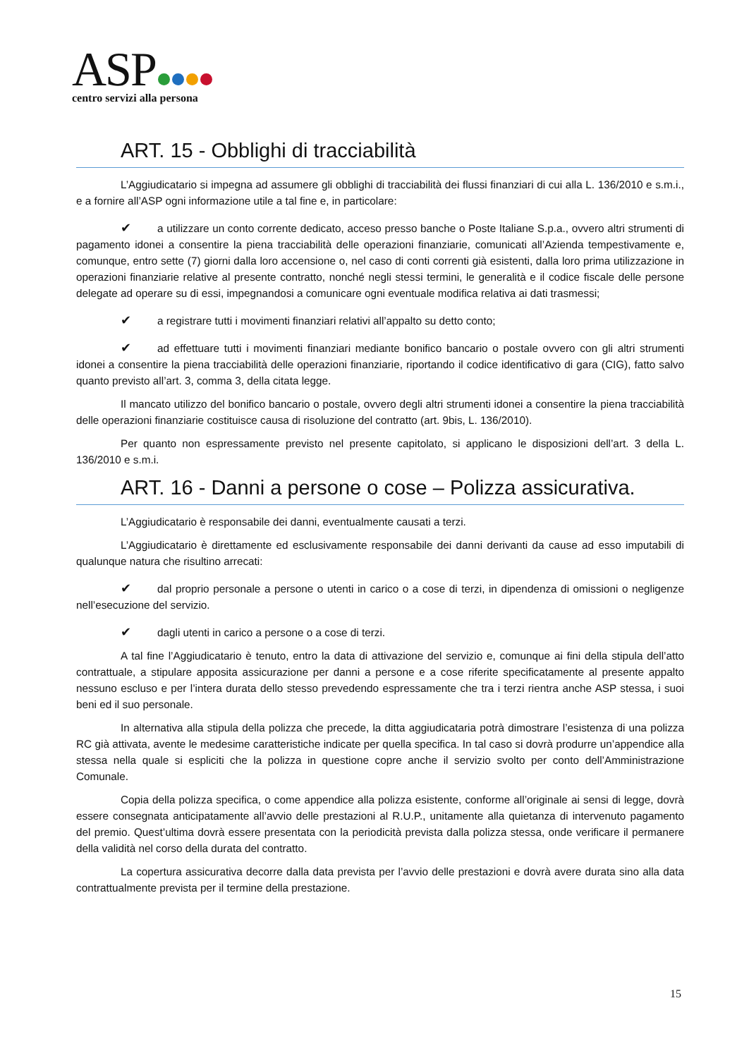ASP
centro servizi alla persona
ART. 15 - Obblighi di tracciabilità
L’Aggiudicatario si impegna ad assumere gli obblighi di tracciabilità dei flussi finanziari di cui alla L. 136/2010 e s.m.i., e a fornire all’ASP ogni informazione utile a tal fine e, in particolare:
✔ a utilizzare un conto corrente dedicato, acceso presso banche o Poste Italiane S.p.a., ovvero altri strumenti di pagamento idonei a consentire la piena tracciabilità delle operazioni finanziarie, comunicati all’Azienda tempestivamente e, comunque, entro sette (7) giorni dalla loro accensione o, nel caso di conti correnti già esistenti, dalla loro prima utilizzazione in operazioni finanziarie relative al presente contratto, nonché negli stessi termini, le generalità e il codice fiscale delle persone delegate ad operare su di essi, impegnandosi a comunicare ogni eventuale modifica relativa ai dati trasmessi;
✔ a registrare tutti i movimenti finanziari relativi all’appalto su detto conto;
✔ ad effettuare tutti i movimenti finanziari mediante bonifico bancario o postale ovvero con gli altri strumenti idonei a consentire la piena tracciabilità delle operazioni finanziarie, riportando il codice identificativo di gara (CIG), fatto salvo quanto previsto all’art. 3, comma 3, della citata legge.
Il mancato utilizzo del bonifico bancario o postale, ovvero degli altri strumenti idonei a consentire la piena tracciabilità delle operazioni finanziarie costituisce causa di risoluzione del contratto (art. 9bis, L. 136/2010).
Per quanto non espressamente previsto nel presente capitolato, si applicano le disposizioni dell’art. 3 della L. 136/2010 e s.m.i.
ART. 16 - Danni a persone o cose – Polizza assicurativa.
L’Aggiudicatario è responsabile dei danni, eventualmente causati a terzi.
L’Aggiudicatario è direttamente ed esclusivamente responsabile dei danni derivanti da cause ad esso imputabili di qualunque natura che risultino arrecati:
✔ dal proprio personale a persone o utenti in carico o a cose di terzi, in dipendenza di omissioni o negligenze nell’esecuzione del servizio.
✔ dagli utenti in carico a persone o a cose di terzi.
A tal fine l’Aggiudicatario è tenuto, entro la data di attivazione del servizio e, comunque ai fini della stipula dell’atto contrattuale, a stipulare apposita assicurazione per danni a persone e a cose riferite specificatamente al presente appalto nessuno escluso e per l’intera durata dello stesso prevedendo espressamente che tra i terzi rientra anche ASP stessa, i suoi beni ed il suo personale.
In alternativa alla stipula della polizza che precede, la ditta aggiudicataria potrà dimostrare l’esistenza di una polizza RC già attivata, avente le medesime caratteristiche indicate per quella specifica. In tal caso si dovrà produrre un’appendice alla stessa nella quale si espliciti che la polizza in questione copre anche il servizio svolto per conto dell’Amministrazione Comunale.
Copia della polizza specifica, o come appendice alla polizza esistente, conforme all’originale ai sensi di legge, dovrà essere consegnata anticipatamente all’avvio delle prestazioni al R.U.P., unitamente alla quietanza di intervenuto pagamento del premio. Quest’ultima dovrà essere presentata con la periodicità prevista dalla polizza stessa, onde verificare il permanere della validità nel corso della durata del contratto.
La copertura assicurativa decorre dalla data prevista per l’avvio delle prestazioni e dovrà avere durata sino alla data contrattualmente prevista per il termine della prestazione.
15